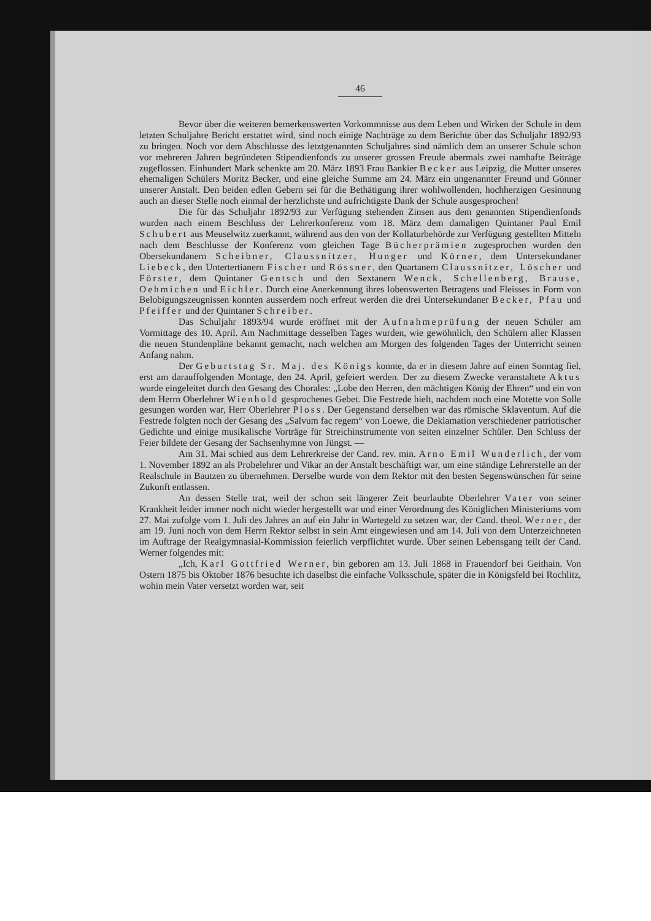46
Bevor über die weiteren bemerkenswerten Vorkommnisse aus dem Leben und Wirken der Schule in dem letzten Schuljahre Bericht erstattet wird, sind noch einige Nachträge zu dem Berichte über das Schuljahr 1892/93 zu bringen. Noch vor dem Abschlusse des letztgenannten Schuljahres sind nämlich dem an unserer Schule schon vor mehreren Jahren begründeten Stipendienfonds zu unserer grossen Freude abermals zwei namhafte Beiträge zugeflossen. Einhundert Mark schenkte am 20. März 1893 Frau Bankier Becker aus Leipzig, die Mutter unseres ehemaligen Schülers Moritz Becker, und eine gleiche Summe am 24. März ein ungenannter Freund und Gönner unserer Anstalt. Den beiden edlen Gebern sei für die Bethätigung ihrer wohlwollenden, hochherzigen Gesinnung auch an dieser Stelle noch einmal der herzlichste und aufrichtigste Dank der Schule ausgesprochen!
Die für das Schuljahr 1892/93 zur Verfügung stehenden Zinsen aus dem genannten Stipendienfonds wurden nach einem Beschluss der Lehrerkonferenz vom 18. März dem damaligen Quintaner Paul Emil Schubert aus Meuselwitz zuerkannt, während aus den von der Kollaturbehörde zur Verfügung gestellten Mitteln nach dem Beschlusse der Konferenz vom gleichen Tage Bücherprämien zugesprochen wurden den Obersekundanern Scheibner, Claussnitzer, Hunger und Körner, dem Untersekundaner Liebeck, den Untertertianern Fischer und Rössner, den Quartanern Claussnitzer, Löscher und Förster, dem Quintaner Gentsch und den Sextanern Wenck, Schellenberg, Brause, Oehmichen und Eichler. Durch eine Anerkennung ihres lobenswerten Betragens und Fleisses in Form von Belobigungszeugnissen konnten ausserdem noch erfreut werden die drei Untersekundaner Becker, Pfau und Pfeiffer und der Quintaner Schreiber.
Das Schuljahr 1893/94 wurde eröffnet mit der Aufnahmeprüfung der neuen Schüler am Vormittage des 10. April. Am Nachmittage desselben Tages wurden, wie gewöhnlich, den Schülern aller Klassen die neuen Stundenpläne bekannt gemacht, nach welchen am Morgen des folgenden Tages der Unterricht seinen Anfang nahm.
Der Geburtstag Sr. Maj. des Königs konnte, da er in diesem Jahre auf einen Sonntag fiel, erst am darauffolgenden Montage, den 24. April, gefeiert werden. Der zu diesem Zwecke veranstaltete Aktus wurde eingeleitet durch den Gesang des Chorales: „Lobe den Herren, den mächtigen König der Ehren“ und ein von dem Herrn Oberlehrer Wienhold gesprochenes Gebet. Die Festrede hielt, nachdem noch eine Motette von Solle gesungen worden war, Herr Oberlehrer Ploss. Der Gegenstand derselben war das römische Sklaventum. Auf die Festrede folgten noch der Gesang des „Salvum fac regem“ von Loewe, die Deklamation verschiedener patriotischer Gedichte und einige musikalische Vorträge für Streichinstrumente von seiten einzelner Schüler. Den Schluss der Feier bildete der Gesang der Sachsenhymne von Jüngst. —
Am 31. Mai schied aus dem Lehrerkreise der Cand. rev. min. Arno Emil Wunderlich, der vom 1. November 1892 an als Probelehrer und Vikar an der Anstalt beschäftigt war, um eine ständige Lehrerstelle an der Realschule in Bautzen zu übernehmen. Derselbe wurde von dem Rektor mit den besten Segenswünschen für seine Zukunft entlassen.
An dessen Stelle trat, weil der schon seit längerer Zeit beurlaubte Oberlehrer Vater von seiner Krankheit leider immer noch nicht wieder hergestellt war und einer Verordnung des Königlichen Ministeriums vom 27. Mai zufolge vom 1. Juli des Jahres an auf ein Jahr in Wartegeld zu setzen war, der Cand. theol. Werner, der am 19. Juni noch von dem Herrn Rektor selbst in sein Amt eingewiesen und am 14. Juli von dem Unterzeichneten im Auftrage der Realgymnasial-Kommission feierlich verpflichtet wurde. Über seinen Lebensgang teilt der Cand. Werner folgendes mit:
„Ich, Karl Gottfried Werner, bin geboren am 13. Juli 1868 in Frauendorf bei Geithain. Von Ostern 1875 bis Oktober 1876 besuchte ich daselbst die einfache Volksschule, später die in Königsfeld bei Rochlitz, wohin mein Vater versetzt worden war, seit